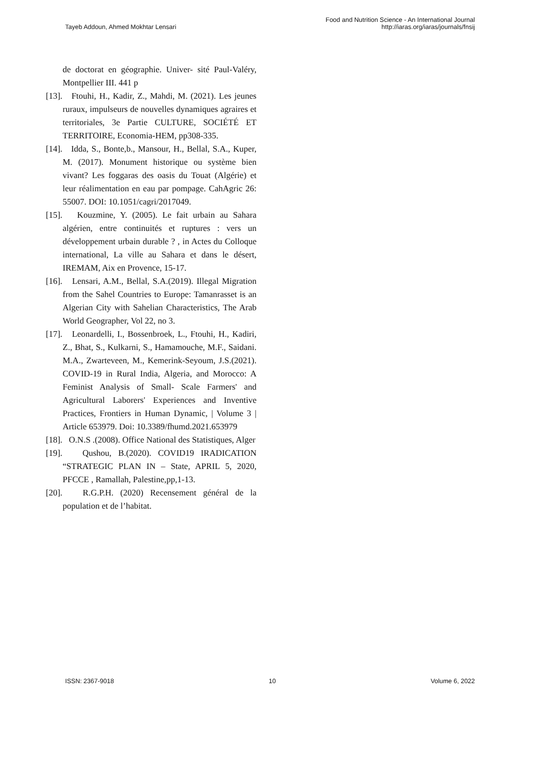Tayeb Addoun, Ahmed Mokhtar Lensari
Food and Nutrition Science - An International Journal
http://iaras.org/iaras/journals/fnsij
de doctorat en géographie. Univer- sité Paul-Valéry, Montpellier III. 441 p
[13]. Ftouhi, H., Kadir, Z., Mahdi, M. (2021). Les jeunes ruraux, impulseurs de nouvelles dynamiques agraires et territoriales, 3e Partie CULTURE, SOCIÉTÉ ET TERRITOIRE, Economia-HEM, pp308-335.
[14]. Idda, S., Bonte,b., Mansour, H., Bellal, S.A., Kuper, M. (2017). Monument historique ou système bien vivant? Les foggaras des oasis du Touat (Algérie) et leur réalimentation en eau par pompage. CahAgric 26: 55007. DOI: 10.1051/cagri/2017049.
[15]. Kouzmine, Y. (2005). Le fait urbain au Sahara algérien, entre continuités et ruptures : vers un développement urbain durable ? , in Actes du Colloque international, La ville au Sahara et dans le désert, IREMAM, Aix en Provence, 15-17.
[16]. Lensari, A.M., Bellal, S.A.(2019). Illegal Migration from the Sahel Countries to Europe: Tamanrasset is an Algerian City with Sahelian Characteristics, The Arab World Geographer, Vol 22, no 3.
[17]. Leonardelli, I., Bossenbroek, L., Ftouhi, H., Kadiri, Z., Bhat, S., Kulkarni, S., Hamamouche, M.F., Saidani. M.A., Zwarteveen, M., Kemerink-Seyoum, J.S.(2021). COVID-19 in Rural India, Algeria, and Morocco: A Feminist Analysis of Small- Scale Farmers' and Agricultural Laborers' Experiences and Inventive Practices, Frontiers in Human Dynamic, | Volume 3 | Article 653979. Doi: 10.3389/fhumd.2021.653979
[18]. O.N.S .(2008). Office National des Statistiques, Alger
[19]. Qushou, B.(2020). COVID19 IRADICATION “STRATEGIC PLAN IN – State, APRIL 5, 2020, PFCCE , Ramallah, Palestine,pp,1-13.
[20]. R.G.P.H. (2020) Recensement général de la population et de l’habitat.
ISSN: 2367-9018 10 Volume 6, 2022